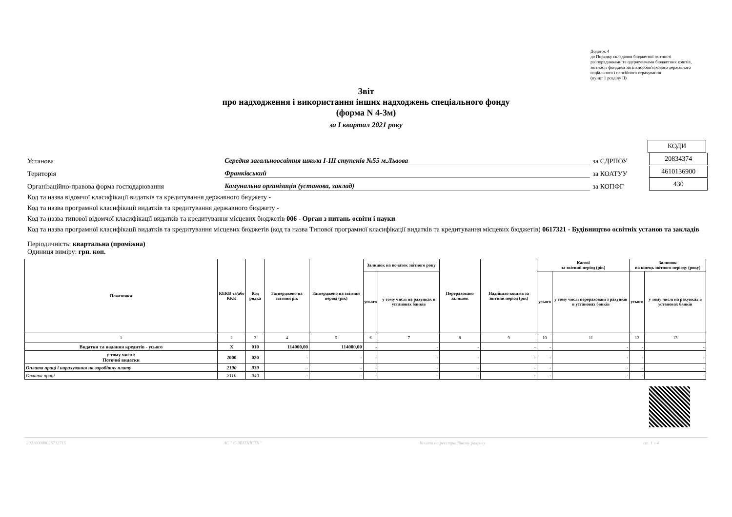Додаток 4
до Порядку складання бюджетної звітності розпорядниками та одержувачами бюджетних коштів, звітності фондами загальнообов'язкового державного соціального і пенсійного страхування
(пункт 1 розділу II)
Звіт
про надходження і використання інших надходжень спеціального фонду
(форма N 4-3м)
за I квартал 2021 року
КОДИ
Установа
Середня загальноосвітня школа I-III ступенів №55 м.Львова
за ЄДРПОУ
20834374
Територія
Франківський
за КОАТУУ
4610136900
Організаційно-правова форма господарювання
Комунальна організація (установа, заклад)
за КОПФГ
430
Код та назва відомчої класифікації видатків та кредитування державного бюджету -
Код та назва програмної класифікації видатків та кредитування державного бюджету -
Код та назва типової відомчої класифікації видатків та кредитування місцевих бюджетів 006 - Орган з питань освіти і науки
Код та назва програмної класифікації видатків та кредитування місцевих бюджетів (код та назва Типової програмної класифікації видатків та кредитування місцевих бюджетів) 0617321 - Будівництво освітніх установ та закладів
Періодичність: квартальна (проміжна)
Одиниця виміру: грн. коп.
| Показники | КЕКВ та/або ККК | Код рядка | Затверджено на звітний рік | Затверджено на звітний період (рік) | Залишок на початок звітного року | | Перераховано залишок | Надійшло коштів за звітний період (рік) | Касові за звітний період (рік) | | Залишок на кінець звітного періоду (року) | |
| --- | --- | --- | --- | --- | --- | --- | --- | --- | --- | --- | --- | --- |
| | | | | | усього | у тому числі на рахунках в установах банків | | | усього | у тому числі перераховані з рахунків в установах банків | | |
| | | | | | | | | | | | усього | у тому числі на рахунках в установах банків |
| 1 | 2 | 3 | 4 | 5 | 6 | 7 | 8 | 9 | 10 | 11 | 12 | 13 |
| Видатки та надання кредитів - усього | X | 010 | 114000,00 | 114000,00 | - | - | - | - | - | - | - | - |
| у тому числі: Поточні видатки | 2000 | 020 | - | - | - | - | - | - | - | - | - | - |
| Оплата праці і нарахування на заробітну плату | 2100 | 030 | - | - | - | - | - | - | - | - | - | - |
| Оплата праці | 2110 | 040 | - | - | - | - | - | - | - | - | - | - |
20210000002673271​5 АС " Є-ЗВІТНІСТЬ " Кошти на реєстраційному рахунку ст. 1 з 4